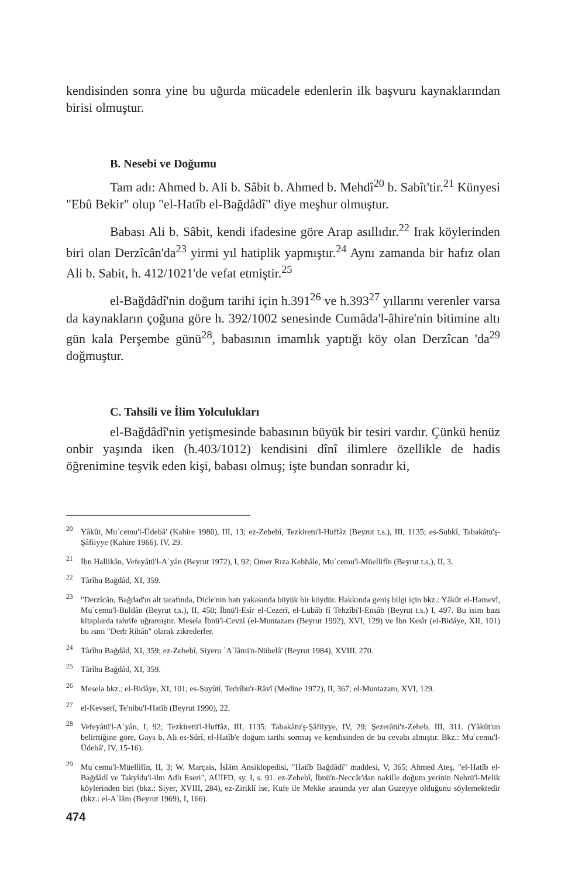kendisinden sonra yine bu uğurda mücadele edenlerin ilk başvuru kaynaklarından birisi olmuştur.
B. Nesebi ve Doğumu
Tam adı: Ahmed b. Ali b. Sâbit b. Ahmed b. Mehdî<sup>20</sup> b. Sabît'tir.<sup>21</sup> Künyesi "Ebû Bekir" olup "el-Hatîb el-Bağdâdî" diye meşhur olmuştur.
Babası Ali b. Sâbit, kendi ifadesine göre Arap asıllıdır.<sup>22</sup> Irak köylerinden biri olan Derzîcân'da<sup>23</sup> yirmi yıl hatiplik yapmıştır.<sup>24</sup> Aynı zamanda bir hafız olan Ali b. Sabit, h. 412/1021'de vefat etmiştir.<sup>25</sup>
el-Bağdâdî'nin doğum tarihi için h.391<sup>26</sup> ve h.393<sup>27</sup> yıllarını verenler varsa da kaynakların çoğuna göre h. 392/1002 senesinde Cumâda'l-âhire'nin bitimine altı gün kala Perşembe günü<sup>28</sup>, babasının imamlık yaptığı köy olan Derzîcan 'da<sup>29</sup> doğmuştur.
C. Tahsili ve İlim Yolculukları
el-Bağdâdî'nin yetişmesinde babasının büyük bir tesiri vardır. Çünkü henüz onbir yaşında iken (h.403/1012) kendisini dînî ilimlere özellikle de hadis öğrenimine teşvik eden kişi, babası olmuş; işte bundan sonradır ki,
<sup>20</sup> Yâkût, Mu`cemu'l-Üdebâ' (Kahire 1980), III, 13; ez-Zehebî, Tezkiretu'l-Huffâz (Beyrut t.s.), III, 1135; es-Subkî, Tabakâtu'ş-Şâfiiyye (Kahire 1966), IV, 29.
<sup>21</sup> İbn Hallikân, Vefeyâtü'l-A`yân (Beyrut 1972), I, 92; Ömer Rıza Kehhâle, Mu`cemu'l-Müellifîn (Beyrut t.s.), II, 3.
<sup>22</sup> Târîhu Bağdâd, XI, 359.
<sup>23</sup> "Derzîcân, Bağdad'ın alt tarafında, Dicle'nin batı yakasında büyük bir köydür. Hakkında geniş bilgi için bkz.: Yâkût el-Hamevî, Mu`cemu'l-Buldân (Beyrut t.s.), II, 450; İbnü'l-Esîr el-Cezerî, el-Lübâb fî Tehzîbi'l-Ensâb (Beyrut t.s.) I, 497. Bu isim bazı kitaplarda tahrife uğramıştır. Mesela İbnü'l-Cevzî (el-Muntazam (Beyrut 1992), XVI, 129) ve İbn Kesîr (el-Bidâye, XII, 101) bu ismi "Derb Rihân" olarak zikrederler.
<sup>24</sup> Târîhu Bağdâd, XI, 359; ez-Zehebî, Siyeru `A`lâmi'n-Nübelâ' (Beyrut 1984), XVIII, 270.
<sup>25</sup> Târîhu Bağdâd, XI, 359.
<sup>26</sup> Mesela bkz.: el-Bidâye, XI, 101; es-Suyûtî, Tedrîbu'r-Râvî (Medine 1972), II, 367; el-Muntazam, XVI, 129.
<sup>27</sup> el-Kevserî, Te'nibu'l-Hatîb (Beyrut 1990), 22.
<sup>28</sup> Vefeyâtü'l-A`yân, I, 92; Tezkiretü'l-Huffâz, III, 1135; Tabakâtu'ş-Şâfiiyye, IV, 29; Şezerâtü'z-Zeheb, III, 311. (Yâkût'un belirttiğine göre, Gays b. Ali es-Sûrî, el-Hatîb'e doğum tarihi sormuş ve kendisinden de bu cevabı almıştır. Bkz.: Mu`cemu'l-Üdebâ', IV, 15-16).
<sup>29</sup> Mu`cemu'l-Müellifîn, II, 3; W. Marçais, İslâm Ansiklopedisi, "Hatîb Bağdâdî" maddesi, V, 365; Ahmed Ateş, "el-Hatîb el-Bağdâdî ve Takyîdu'l-ilm Adlı Eseri", AÜİFD, sy. I, s. 91. ez-Zehebî, İbnü'n-Neccâr'dan nakille doğum yerinin Nehrü'l-Melik köylerinden biri (bkz.: Siyer, XVIII, 284), ez-Ziriklî ise, Kufe ile Mekke arasında yer alan Guzeyye olduğunu söylemektedir (bkz.: el-A`lâm (Beyrut 1969), I, 166).
474